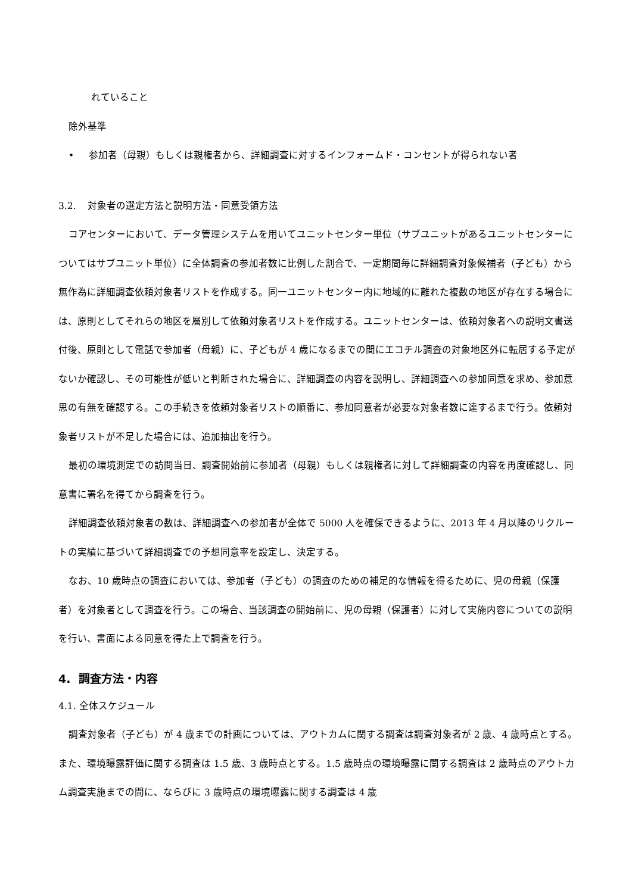れていること
除外基準
• 参加者（母親）もしくは親権者から、詳細調査に対するインフォームド・コンセントが得られない者
3.2. 対象者の選定方法と説明方法・同意受領方法
コアセンターにおいて、データ管理システムを用いてユニットセンター単位（サブユニットがあるユニットセンターについてはサブユニット単位）に全体調査の参加者数に比例した割合で、一定期間毎に詳細調査対象候補者（子ども）から無作為に詳細調査依頼対象者リストを作成する。同一ユニットセンター内に地域的に離れた複数の地区が存在する場合には、原則としてそれらの地区を層別して依頼対象者リストを作成する。ユニットセンターは、依頼対象者への説明文書送付後、原則として電話で参加者（母親）に、子どもが 4 歳になるまでの間にエコチル調査の対象地区外に転居する予定がないか確認し、その可能性が低いと判断された場合に、詳細調査の内容を説明し、詳細調査への参加同意を求め、参加意思の有無を確認する。この手続きを依頼対象者リストの順番に、参加同意者が必要な対象者数に達するまで行う。依頼対象者リストが不足した場合には、追加抽出を行う。
最初の環境測定での訪問当日、調査開始前に参加者（母親）もしくは親権者に対して詳細調査の内容を再度確認し、同意書に署名を得てから調査を行う。
詳細調査依頼対象者の数は、詳細調査への参加者が全体で 5000 人を確保できるように、2013 年 4 月以降のリクルートの実績に基づいて詳細調査での予想同意率を設定し、決定する。
なお、10 歳時点の調査においては、参加者（子ども）の調査のための補足的な情報を得るために、児の母親（保護者）を対象者として調査を行う。この場合、当該調査の開始前に、児の母親（保護者）に対して実施内容についての説明を行い、書面による同意を得た上で調査を行う。
4. 調査方法・内容
4.1. 全体スケジュール
調査対象者（子ども）が 4 歳までの計画については、アウトカムに関する調査は調査対象者が 2 歳、4 歳時点とする。また、環境曝露評価に関する調査は 1.5 歳、3 歳時点とする。1.5 歳時点の環境曝露に関する調査は 2 歳時点のアウトカム調査実施までの間に、ならびに 3 歳時点の環境曝露に関する調査は 4 歳